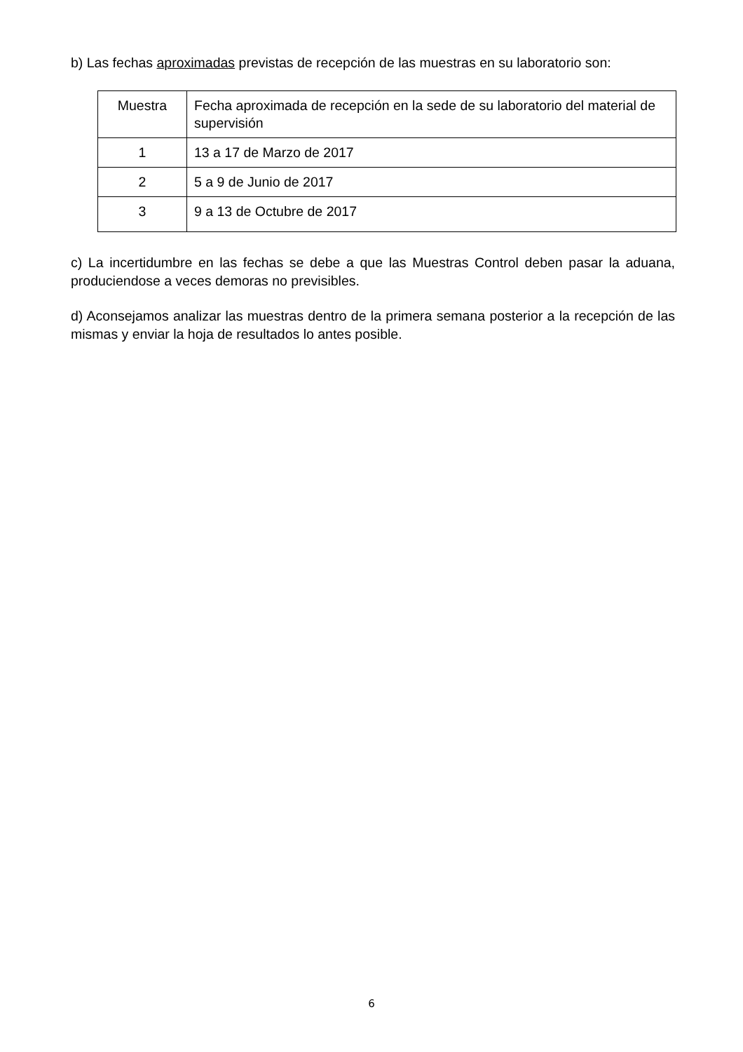b) Las fechas aproximadas previstas de recepción de las muestras en su laboratorio son:
| Muestra | Fecha aproximada de recepción en la sede de su laboratorio del material de supervisión |
| --- | --- |
| 1 | 13 a 17 de Marzo de 2017 |
| 2 | 5 a 9 de Junio de 2017 |
| 3 | 9 a 13 de Octubre de 2017 |
c) La incertidumbre en las fechas se debe a que las Muestras Control deben pasar la aduana, produciendose a veces demoras no previsibles.
d) Aconsejamos analizar las muestras dentro de la primera semana posterior a la recepción de las mismas y enviar la hoja de resultados lo antes posible.
6